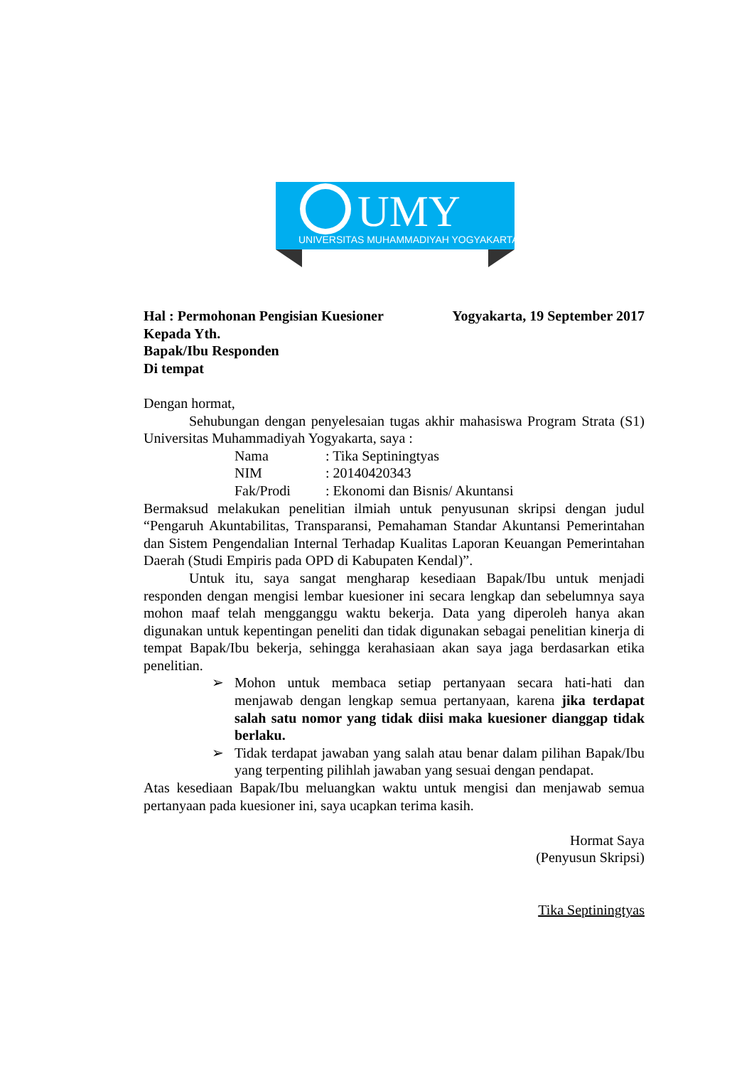UMY
UNIVERSITAS MUHAMMADIYAH YOGYAKARTA
Hal : Permohonan Pengisian Kuesioner Yogyakarta, 19 September 2017
Kepada Yth.
Bapak/Ibu Responden
Di tempat
Dengan hormat,
Sehubungan dengan penyelesaian tugas akhir mahasiswa Program Strata (S1) Universitas Muhammadiyah Yogyakarta, saya :
Nama: Tika Septiningtyas NIM: 20140420343 Fak/Prodi: Ekonomi dan Bisnis/ Akuntansi
Bermaksud melakukan penelitian ilmiah untuk penyusunan skripsi dengan judul “Pengaruh Akuntabilitas, Transparansi, Pemahaman Standar Akuntansi Pemerintahan dan Sistem Pengendalian Internal Terhadap Kualitas Laporan Keuangan Pemerintahan Daerah (Studi Empiris pada OPD di Kabupaten Kendal)”.
Untuk itu, saya sangat mengharap kesediaan Bapak/Ibu untuk menjadi responden dengan mengisi lembar kuesioner ini secara lengkap dan sebelumnya saya mohon maaf telah mengganggu waktu bekerja. Data yang diperoleh hanya akan digunakan untuk kepentingan peneliti dan tidak digunakan sebagai penelitian kinerja di tempat Bapak/Ibu bekerja, sehingga kerahasiaan akan saya jaga berdasarkan etika penelitian.
➢ Mohon untuk membaca setiap pertanyaan secara hati-hati dan menjawab dengan lengkap semua pertanyaan, karena jika terdapat salah satu nomor yang tidak diisi maka kuesioner dianggap tidak berlaku.
➢ Tidak terdapat jawaban yang salah atau benar dalam pilihan Bapak/Ibu yang terpenting pilihlah jawaban yang sesuai dengan pendapat.
Atas kesediaan Bapak/Ibu meluangkan waktu untuk mengisi dan menjawab semua pertanyaan pada kuesioner ini, saya ucapkan terima kasih.
Hormat Saya
(Penyusun Skripsi)
Tika Septiningtyas